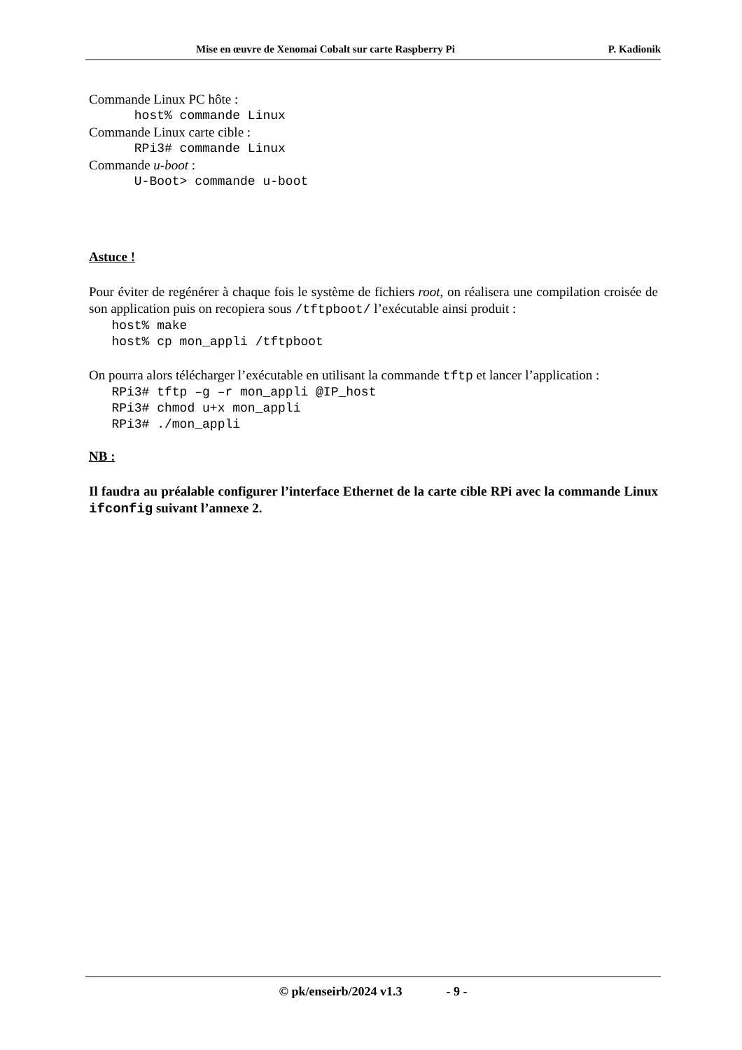Mise en œuvre de Xenomai Cobalt sur carte Raspberry Pi P. Kadionik
Commande Linux PC hôte :
host% commande Linux
Commande Linux carte cible :
RPi3# commande Linux
Commande u-boot :
U-Boot> commande u-boot
Astuce !
Pour éviter de regénérer à chaque fois le système de fichiers root, on réalisera une compilation croisée de son application puis on recopiera sous /tftpboot/ l’exécutable ainsi produit :
host% make host% cp mon_appli /tftpboot
On pourra alors télécharger l’exécutable en utilisant la commande tftp et lancer l’application :
RPi3# tftp –g –r mon_appli @IP_host RPi3# chmod u+x mon_appli RPi3# ./mon_appli
NB :
Il faudra au préalable configurer l’interface Ethernet de la carte cible RPi avec la commande Linux ifconfig suivant l’annexe 2.
© pk/enseirb/2024 v1.3 - 9 -